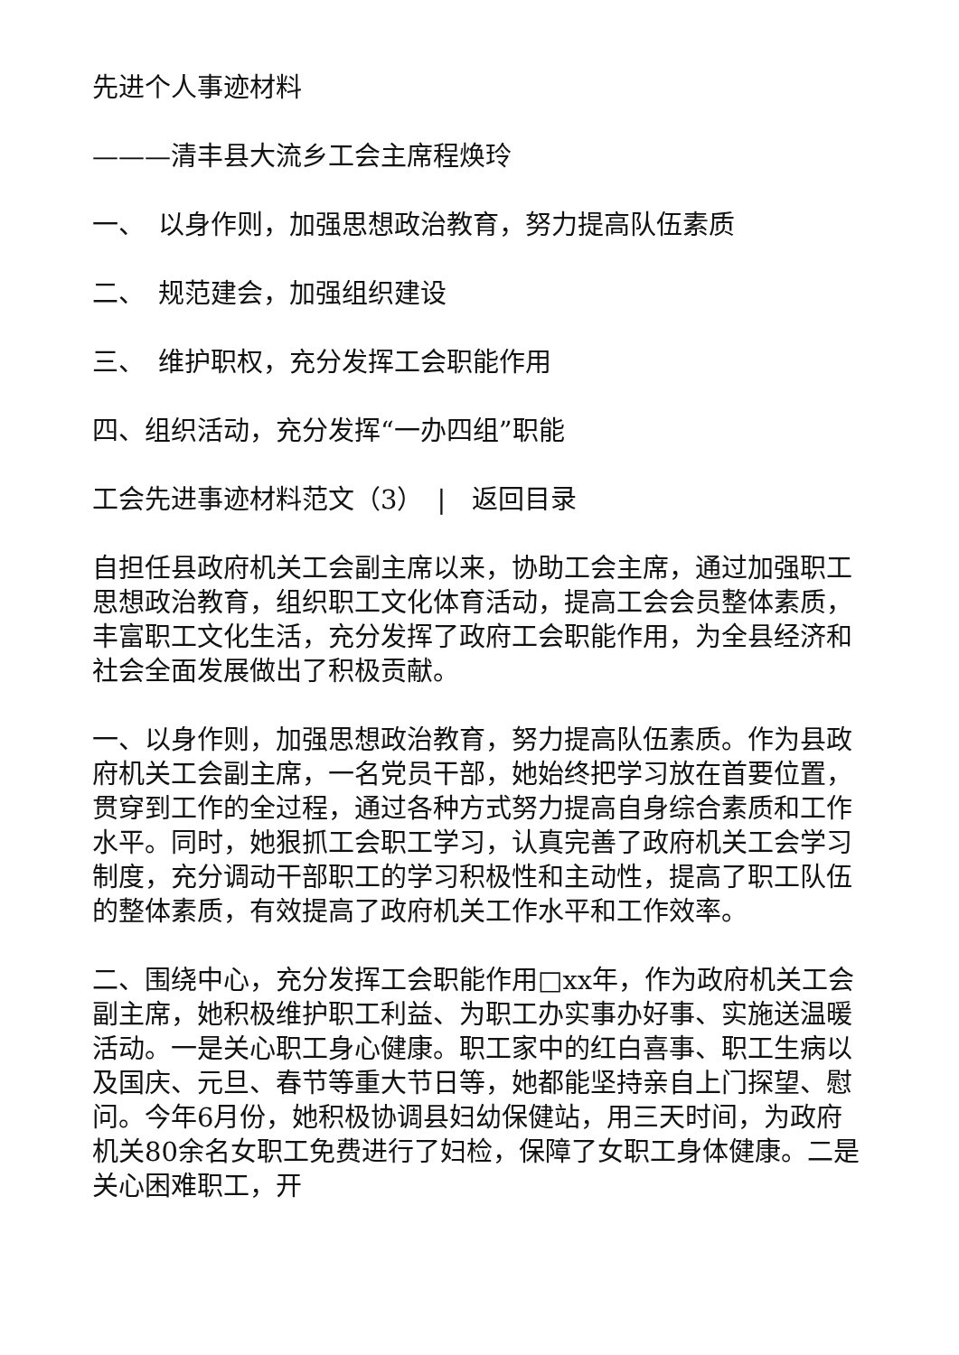先进个人事迹材料
———清丰县大流乡工会主席程焕玲
一、　以身作则，加强思想政治教育，努力提高队伍素质
二、　规范建会，加强组织建设
三、　维护职权，充分发挥工会职能作用
四、组织活动，充分发挥“一办四组”职能
工会先进事迹材料范文（3）　|　返回目录
自担任县政府机关工会副主席以来，协助工会主席，通过加强职工思想政治教育，组织职工文化体育活动，提高工会会员整体素质，丰富职工文化生活，充分发挥了政府工会职能作用，为全县经济和社会全面发展做出了积极贡献。
一、以身作则，加强思想政治教育，努力提高队伍素质。作为县政府机关工会副主席，一名党员干部，她始终把学习放在首要位置，贯穿到工作的全过程，通过各种方式努力提高自身综合素质和工作水平。同时，她狠抓工会职工学习，认真完善了政府机关工会学习制度，充分调动干部职工的学习积极性和主动性，提高了职工队伍的整体素质，有效提高了政府机关工作水平和工作效率。
二、围绕中心，充分发挥工会职能作用□xx年，作为政府机关工会副主席，她积极维护职工利益、为职工办实事办好事、实施送温暖活动。一是关心职工身心健康。职工家中的红白喜事、职工生病以及国庆、元旦、春节等重大节日等，她都能坚持亲自上门探望、慰问。今年6月份，她积极协调县妇幼保健站，用三天时间，为政府机关80余名女职工免费进行了妇检，保障了女职工身体健康。二是关心困难职工，开